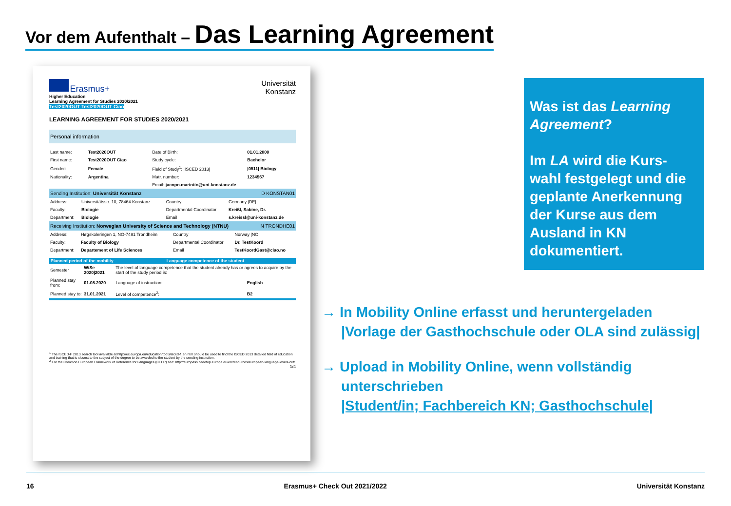Vor dem Aufenthalt – Das Learning Agreement
Erasmus+
Higher Education
Learning Agreement for Studies 2020/2021
Test2020OUT Test2020OUT Ciao
Universität
Konstanz
LEARNING AGREEMENT FOR STUDIES 2020/2021
Personal information
| Last name: | Test2020OUT | Date of Birth: | 01.01.2000 |
| First name: | Test2020OUT Ciao | Study cycle: | Bachelor |
| Gender: | Female | Field of Study<sup>1</sup>: /ISCED 2013/ | /0511/ Biology |
| Nationality: | Argentina | Matr. number: | 1234567 |
| | | Email: jacopo.mariotto@uni-konstanz.de | |
Sending Institution: Universität Konstanz D KONSTAN01
| Address: | Universitätsstr. 10, 78464 Konstanz | Country: | Germany /DE/ |
| Faculty: | Biologie | Departmental Coordinator | Kreißl, Sabine, Dr. |
| Department: | Biologie | Email | s.kreissl@uni-konstanz.de |
Receiving Institution: Norwegian University of Science and Technology (NTNU) N TRONDHE01
| Address: | Høgskoleringen 1, NO-7491 Trondheim | Country | Norway /NO/ |
| Faculty: | Faculty of Biology | Departmental Coordinator | Dr. TestKoord |
| Department: | Departement of Life Sciences | Email | TestKoordGast@ciao.no |
| Planned period of the mobility | | Language competence of the student | |
| --- | --- | --- | --- |
| Semester | WiSe 2020/2021 | The level of language competence that the student already has or agrees to acquire by the start of the study period is: | |
| Planned stay from: | 01.08.2020 | Language of instruction: | English |
| Planned stay to: | 31.01.2021 | Level of competence<sup>2</sup>: | B2 |
<sup>1</sup> The ISCED-F 2013 search tool available at http://ec.europa.eu/education/tools/isced-f_en.htm should be used to find the ISCED 2013 detailed field of education and training that is closest to the subject of the degree to be awarded to the student by the sending institution.
<sup>2</sup> For the Common European Framework of Reference for Languages (CEFR) see: http://europass.cedefop.europa.eu/en/resources/european-language-levels-cefr
1/4
Was ist das Learning Agreement?
Im LA wird die Kurs-wahl festgelegt und die geplante Anerkennung der Kurse aus dem Ausland in KN dokumentiert.
→ In Mobility Online erfasst und heruntergeladen
|Vorlage der Gasthochschule oder OLA sind zulässig|
→ Upload in Mobility Online, wenn vollständig unterschrieben
|Student/in; Fachbereich KN; Gasthochschule|
16 Erasmus+ Check Out 2021/2022 Universität Konstanz